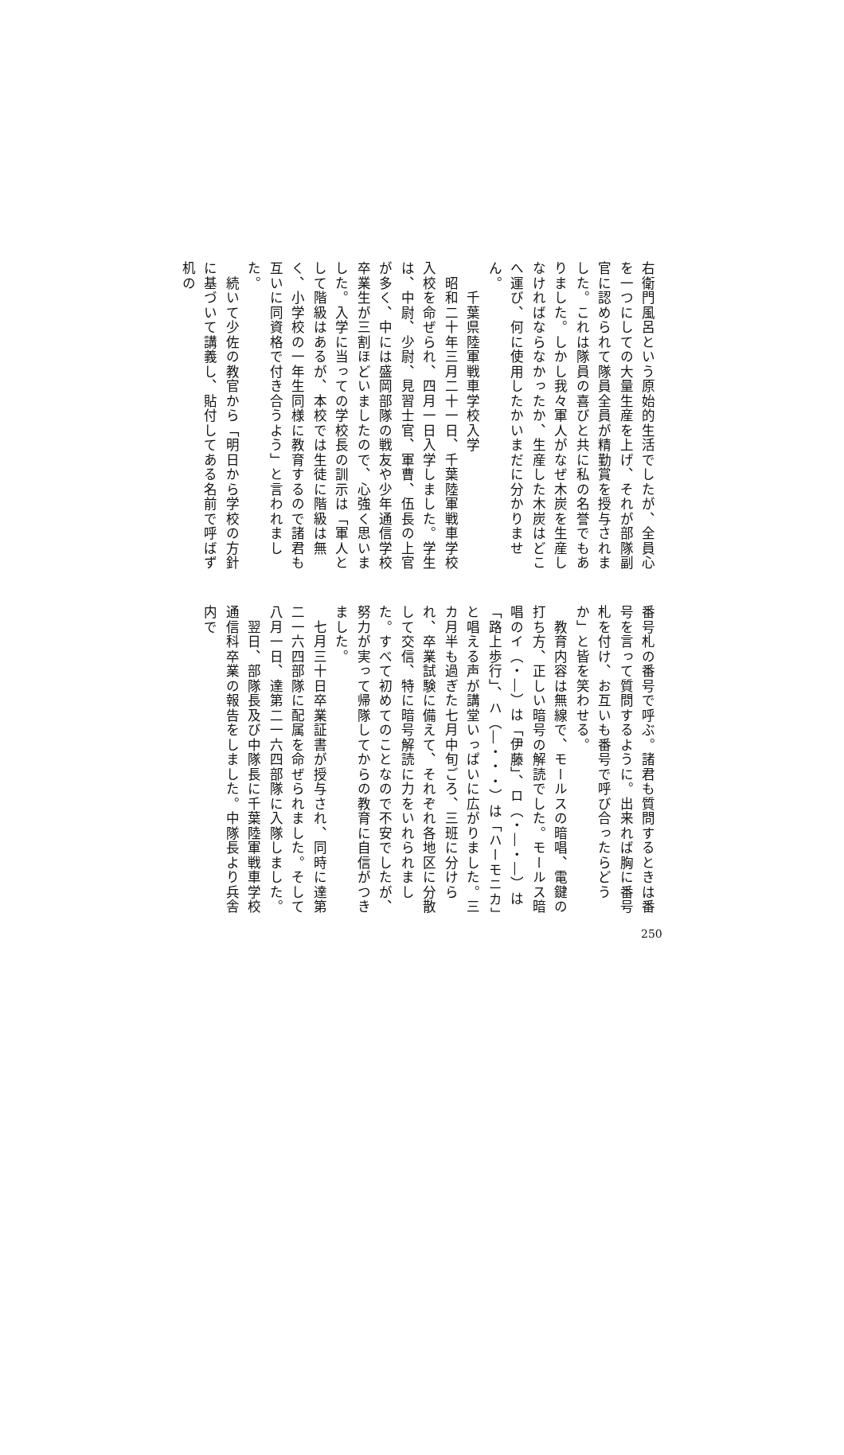右衛門風呂という原始的生活でしたが、全員心を一つにしての大量生産を上げ、それが部隊副官に認められて隊員全員が精勤賞を授与されました。これは隊員の喜びと共に私の名誉でもありました。しかし我々軍人がなぜ木炭を生産しなければならなかったか、生産した木炭はどこへ運び、何に使用したかいまだに分かりません。
　　千葉県陸軍戦車学校入学
　昭和二十年三月二十一日、千葉陸軍戦車学校入校を命ぜられ、四月一日入学しました。学生は、中尉、少尉、見習士官、軍曹、伍長の上官が多く、中には盛岡部隊の戦友や少年通信学校卒業生が三割ほどいましたので、心強く思いました。入学に当っての学校長の訓示は「軍人として階級はあるが、本校では生徒に階級は無く、小学校の一年生同様に教育するので諸君も互いに同資格で付き合うよう」と言われました。
　続いて少佐の教官から「明日から学校の方針に基づいて講義し、貼付してある名前で呼ばず机の
番号札の番号で呼ぶ。諸君も質問するときは番号を言って質問するように。出来れば胸に番号札を付け、お互いも番号で呼び合ったらどうか」と皆を笑わせる。
　教育内容は無線で、モールスの暗唱、電鍵の打ち方、正しい暗号の解読でした。モールス暗唱のイ（・―）は「伊藤」、ロ（・―・―）は「路上歩行」、ハ（―・・・）は「ハーモニカ」と唱える声が講堂いっぱいに広がりました。三カ月半も過ぎた七月中旬ごろ、三班に分けられ、卒業試験に備えて、それぞれ各地区に分散して交信、特に暗号解読に力をいれられました。すべて初めてのことなので不安でしたが、努力が実って帰隊してからの教育に自信がつきました。
　七月三十日卒業証書が授与され、同時に達第二一六四部隊に配属を命ぜられました。そして八月一日、達第二一六四部隊に入隊しました。
　翌日、部隊長及び中隊長に千葉陸軍戦車学校通信科卒業の報告をしました。中隊長より兵舎内で
250